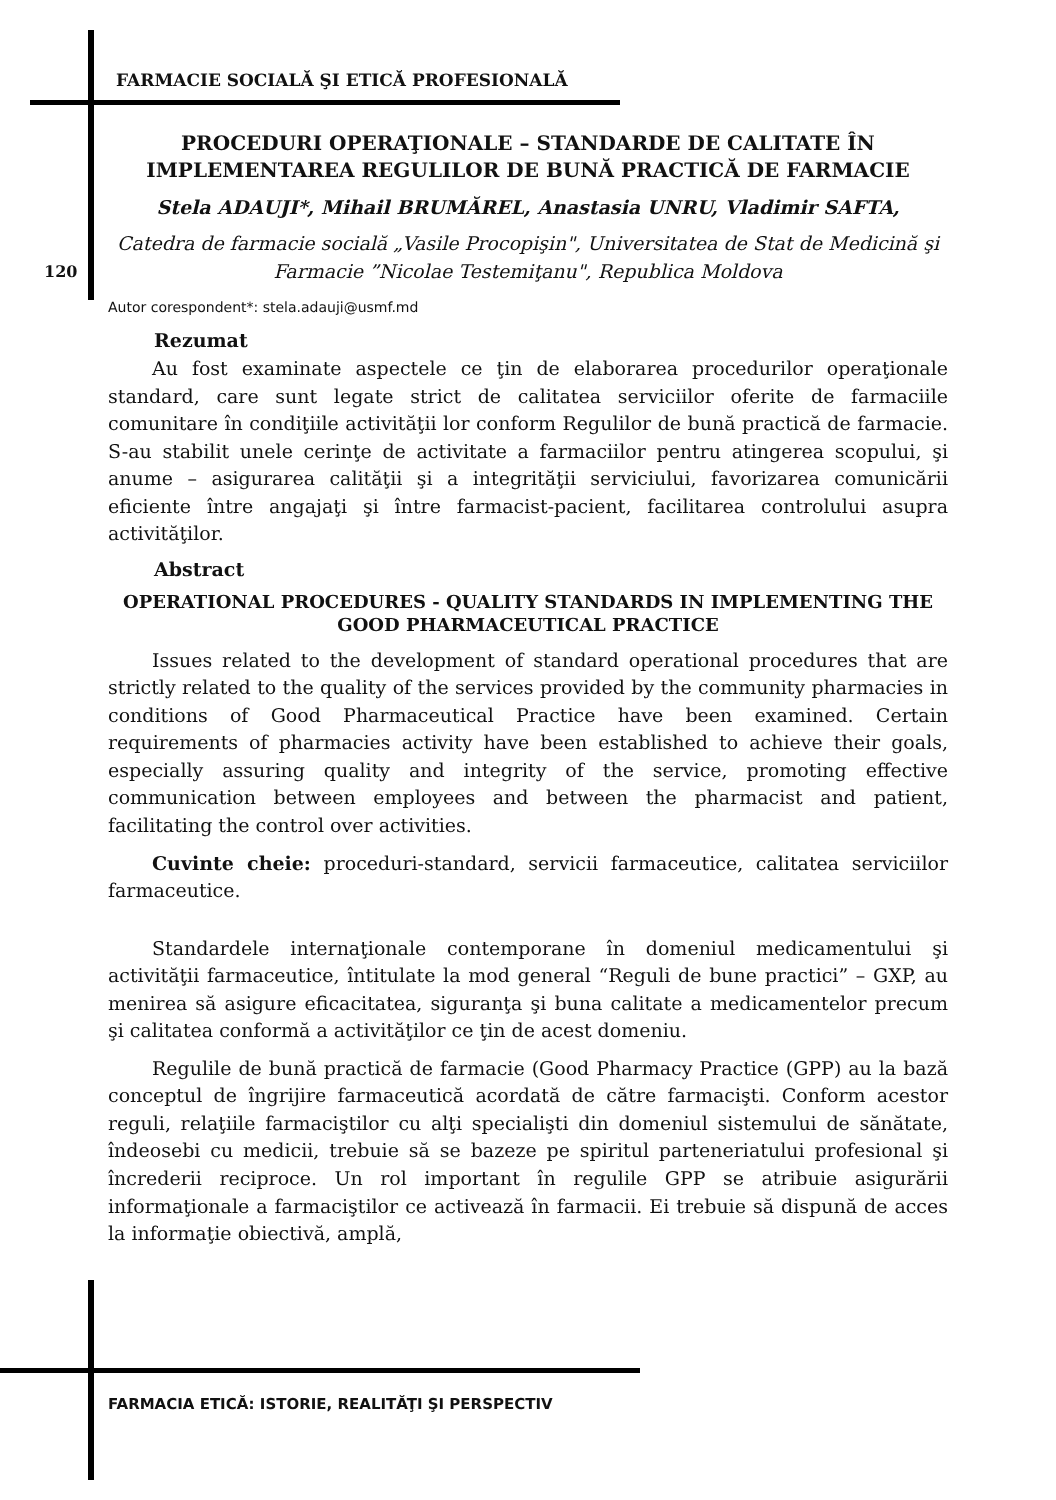120
FARMACIE SOCIALĂ ŞI ETICĂ PROFESIONALĂ
PROCEDURI OPERAŢIONALE – STANDARDE DE CALITATE ÎN IMPLEMENTAREA REGULILOR DE BUNĂ PRACTICĂ DE FARMACIE
Stela ADAUJI*, Mihail BRUMĂREL, Anastasia UNRU, Vladimir SAFTA,
Catedra de farmacie socială „Vasile Procopişin", Universitatea de Stat de Medicină şi Farmacie ”Nicolae Testemiţanu", Republica Moldova
Autor corespondent*: stela.adauji@usmf.md
Rezumat
Au fost examinate aspectele ce ţin de elaborarea procedurilor operaţionale standard, care sunt legate strict de calitatea serviciilor oferite de farmaciile comunitare în condiţiile activităţii lor conform Regulilor de bună practică de farmacie. S-au stabilit unele cerinţe de activitate a farmaciilor pentru atingerea scopului, şi anume – asigurarea calităţii şi a integrităţii serviciului, favorizarea comunicării eficiente între angajaţi şi între farmacist-pacient, facilitarea controlului asupra activităţilor.
Abstract
OPERATIONAL PROCEDURES - QUALITY STANDARDS IN IMPLEMENTING THE GOOD PHARMACEUTICAL PRACTICE
Issues related to the development of standard operational procedures that are strictly related to the quality of the services provided by the community pharmacies in conditions of Good Pharmaceutical Practice have been examined. Certain requirements of pharmacies activity have been established to achieve their goals, especially assuring quality and integrity of the service, promoting effective communication between employees and between the pharmacist and patient, facilitating the control over activities.
Cuvinte cheie: proceduri-standard, servicii farmaceutice, calitatea serviciilor farmaceutice.
Standardele internaţionale contemporane în domeniul medicamentului şi activităţii farmaceutice, întitulate la mod general “Reguli de bune practici” – GXP, au menirea să asigure eficacitatea, siguranţa şi buna calitate a medicamentelor precum şi calitatea conformă a activităţilor ce ţin de acest domeniu.
Regulile de bună practică de farmacie (Good Pharmacy Practice (GPP) au la bază conceptul de îngrijire farmaceutică acordată de către farmacişti. Conform acestor reguli, relaţiile farmaciştilor cu alţi specialişti din domeniul sistemului de sănătate, îndeosebi cu medicii, trebuie să se bazeze pe spiritul parteneriatului profesional şi încrederii reciproce. Un rol important în regulile GPP se atribuie asigurării informaţionale a farmaciştilor ce activează în farmacii. Ei trebuie să dispună de acces la informaţie obiectivă, amplă,
FARMACIA ETICĂ: ISTORIE, REALITĂŢI ŞI PERSPECTIV